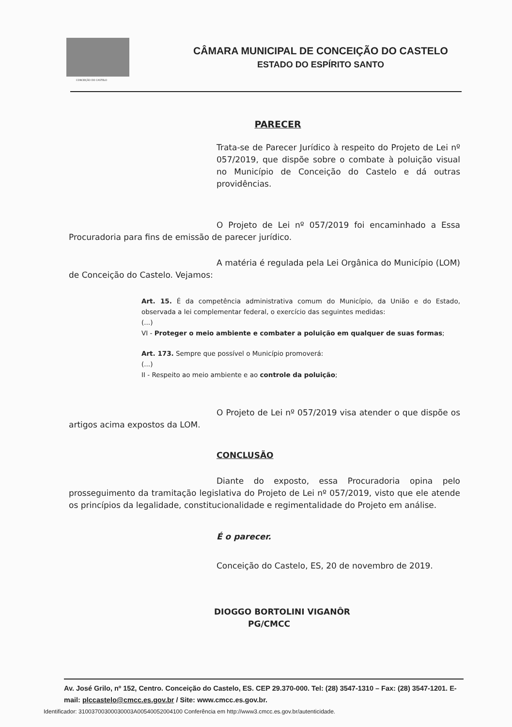CONCEIÇÃO DO CASTELO
CÂMARA MUNICIPAL DE CONCEIÇÃO DO CASTELO
ESTADO DO ESPÍRITO SANTO
PARECER
Trata-se de Parecer Jurídico à respeito do Projeto de Lei nº 057/2019, que dispõe sobre o combate à poluição visual no Município de Conceição do Castelo e dá outras providências.
O Projeto de Lei nº 057/2019 foi encaminhado a Essa Procuradoria para fins de emissão de parecer jurídico.
A matéria é regulada pela Lei Orgânica do Município (LOM) de Conceição do Castelo. Vejamos:
Art. 15. É da competência administrativa comum do Município, da União e do Estado, observada a lei complementar federal, o exercício das seguintes medidas:
(...)
VI - Proteger o meio ambiente e combater a poluição em qualquer de suas formas;
Art. 173. Sempre que possível o Município promoverá:
(...)
II - Respeito ao meio ambiente e ao controle da poluição;
O Projeto de Lei nº 057/2019 visa atender o que dispõe os artigos acima expostos da LOM.
CONCLUSÃO
Diante do exposto, essa Procuradoria opina pelo prosseguimento da tramitação legislativa do Projeto de Lei nº 057/2019, visto que ele atende os princípios da legalidade, constitucionalidade e regimentalidade do Projeto em análise.
É o parecer.
Conceição do Castelo, ES, 20 de novembro de 2019.
DIOGGO BORTOLINI VIGANÔR
PG/CMCC
Av. José Grilo, nº 152, Centro. Conceição do Castelo, ES. CEP 29.370-000. Tel: (28) 3547-1310 – Fax: (28) 3547-1201. E-mail: plccastelo@cmcc.es.gov.br / Site: www.cmcc.es.gov.br.
Identificador: 31003700300030003A00540052004100 Conferência em http://www3.cmcc.es.gov.br/autenticidade.